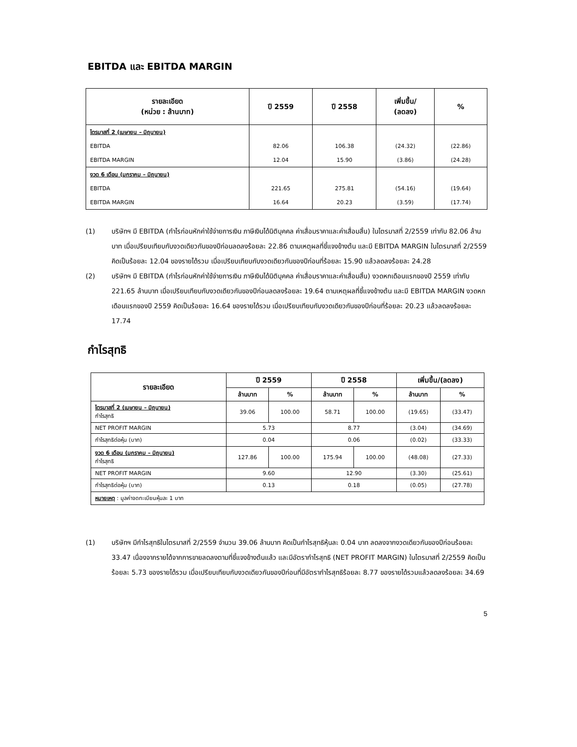EBITDA และ EBITDA MARGIN
| รายละเอียด (หน่วย : ล้านบาท) | ปี 2559 | ปี 2558 | เพิ่มขึ้น/ (ลดลง) | % |
| --- | --- | --- | --- | --- |
| ไตรมาสที่ 2 (เมษายน – มิถุนายน) | | | | |
| EBITDA | 82.06 | 106.38 | (24.32) | (22.86) |
| EBITDA MARGIN | 12.04 | 15.90 | (3.86) | (24.28) |
| งวด 6 เดือน (มกราคม – มิถุนายน) | | | | |
| EBITDA | 221.65 | 275.81 | (54.16) | (19.64) |
| EBITDA MARGIN | 16.64 | 20.23 | (3.59) | (17.74) |
(1) บริษัทฯ มี EBITDA (กำไรก่อนหักค่าใช้จ่ายการเงิน ภาษีเงินได้นิติบุคคล ค่าเสื่อมราคาและค่าเสื่อมสิ้น) ในไตรมาสที่ 2/2559 เท่ากับ 82.06 ล้านบาท เมื่อเปรียบเทียบกับงวดเดียวกันของปีก่อนลดลงร้อยละ 22.86 ตามเหตุผลที่ชี้แจงข้างต้น และมี EBITDA MARGIN ในไตรมาสที่ 2/2559 คิดเป็นร้อยละ 12.04 ของรายได้รวม เมื่อเปรียบเทียบกับงวดเดียวกันของปีก่อนที่ร้อยละ 15.90 แล้วลดลงร้อยละ 24.28
(2) บริษัทฯ มี EBITDA (กำไรก่อนหักค่าใช้จ่ายการเงิน ภาษีเงินได้นิติบุคคล ค่าเสื่อมราคาและค่าเสื่อมสิ้น) งวดหกเดือนแรกของปี 2559 เท่ากับ 221.65 ล้านบาท เมื่อเปรียบเทียบกับงวดเดียวกันของปีก่อนลดลงร้อยละ 19.64 ตามเหตุผลที่ชี้แจงข้างต้น และมี EBITDA MARGIN งวดหกเดือนแรกของปี 2559 คิดเป็นร้อยละ 16.64 ของรายได้รวม เมื่อเปรียบเทียบกับงวดเดียวกันของปีก่อนที่ร้อยละ 20.23 แล้วลดลงร้อยละ 17.74
กำไรสุทธิ
| รายละเอียด | ปี 2559 | | ปี 2558 | | เพิ่มขึ้น/(ลดลง) | |
| --- | --- | --- | --- | --- | --- | --- |
| | ล้านบาท | % | ล้านบาท | % | ล้านบาท | % |
| ไตรมาสที่ 2 (เมษายน – มิถุนายน) กำไรสุทธิ | 39.06 | 100.00 | 58.71 | 100.00 | (19.65) | (33.47) |
| NET PROFIT MARGIN | 5.73 | | 8.77 | | (3.04) | (34.69) |
| กำไรสุทธิต่อหุ้น (บาท) | 0.04 | | 0.06 | | (0.02) | (33.33) |
| งวด 6 เดือน (มกราคม – มิถุนายน) กำไรสุทธิ | 127.86 | 100.00 | 175.94 | 100.00 | (48.08) | (27.33) |
| NET PROFIT MARGIN | 9.60 | | 12.90 | | (3.30) | (25.61) |
| กำไรสุทธิต่อหุ้น (บาท) | 0.13 | | 0.18 | | (0.05) | (27.78) |
| หมายเหตุ : มูลค่าจดทะเบียนหุ้นละ 1 บาท | | | | | | |
(1) บริษัทฯ มีกำไรสุทธิในไตรมาสที่ 2/2559 จำนวน 39.06 ล้านบาท คิดเป็นกำไรสุทธิหุ้นละ 0.04 บาท ลดลงจากงวดเดียวกันของปีก่อนร้อยละ 33.47 เนื่องจากรายได้จากการขายลดลงตามที่ชี้แจงข้างต้นแล้ว และมีอัตรากำไรสุทธิ (NET PROFIT MARGIN) ในไตรมาสที่ 2/2559 คิดเป็นร้อยละ 5.73 ของรายได้รวม เมื่อเปรียบเทียบกับงวดเดียวกันของปีก่อนที่มีอัตรากำไรสุทธิร้อยละ 8.77 ของรายได้รวมแล้วลดลงร้อยละ 34.69
5